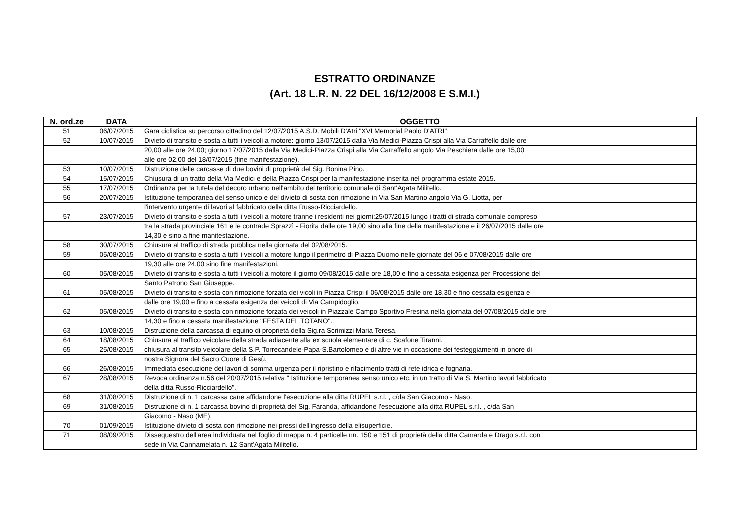ESTRATTO ORDINANZE
(Art. 18 L.R. N. 22 DEL 16/12/2008 E S.M.I.)
| N. ord.ze | DATA | OGGETTO |
| --- | --- | --- |
| 51 | 06/07/2015 | Gara ciclistica su percorso cittadino del 12/07/2015 A.S.D. Mobili D'Atri "XVI Memorial Paolo D'ATRI" |
| 52 | 10/07/2015 | Divieto di transito e sosta a tutti i veicoli a motore: giorno 13/07/2015 dalla Via Medici-Piazza Crispi alla Via Carraffello dalle ore |
| | | 20,00 alle ore 24,00; giorno 17/07/2015 dalla Via Medici-Piazza Crispi alla Via Carraffello angolo Via Peschiera dalle ore 15,00 |
| | | alle ore 02,00 del 18/07/2015 (fine manifestazione). |
| 53 | 10/07/2015 | Distruzione delle carcasse di due bovini di proprietà del Sig. Bonina Pino. |
| 54 | 15/07/2015 | Chiusura di un tratto della Via Medici e della Piazza Crispi per la manifestazione inserita nel programma estate 2015. |
| 55 | 17/07/2015 | Ordinanza per la tutela del decoro urbano nell'ambito del territorio comunale di Sant'Agata Militello. |
| 56 | 20/07/2015 | Istituzione temporanea del senso unico e del divieto di sosta con rimozione in Via San Martino angolo Via G. Liotta, per |
| | | l'intervento urgente di lavori al fabbricato della ditta Russo-Ricciardello. |
| 57 | 23/07/2015 | Divieto di transito e sosta a tutti i veicoli a motore tranne i residenti nei giorni:25/07/2015 lungo i tratti di strada comunale compreso |
| | | tra la strada provinciale 161 e le contrade Sprazzì - Fiorita dalle ore 19,00 sino alla fine della manifestazione e il 26/07/2015 dalle ore |
| | | 14,30 e sino a fine manitestazione. |
| 58 | 30/07/2015 | Chiusura al traffico di strada pubblica nella giornata del 02/08/2015. |
| 59 | 05/08/2015 | Divieto di transito e sosta a tutti i veicoli a motore lungo il perimetro di Piazza Duomo nelle giornate del 06 e 07/08/2015 dalle ore |
| | | 19,30 alle ore 24,00 sino fine manifestazioni. |
| 60 | 05/08/2015 | Divieto di transito e sosta a tutti i veicoli a motore il giorno 09/08/2015 dalle ore 18,00 e fino a cessata esigenza per Processione del |
| | | Santo Patrono San Giuseppe. |
| 61 | 05/08/2015 | Divieto di transito e sosta con rimozione forzata dei vicoli in Piazza Crispi il 06/08/2015 dalle ore 18,30 e fino cessata esigenza e |
| | | dalle ore 19,00 e fino a cessata esigenza dei veicoli di Via Campidoglio. |
| 62 | 05/08/2015 | Divieto di transito e sosta con rimozione forzata dei veicoli in Piazzale Campo Sportivo Fresina nella giornata del 07/08/2015 dalle ore |
| | | 14,30 e fino a cessata manifestazione "FESTA DEL TOTANO". |
| 63 | 10/08/2015 | Distruzione della carcassa di equino di proprietà della Sig.ra Scrimizzi Maria Teresa. |
| 64 | 18/08/2015 | Chiusura al traffico veicolare della strada adiacente alla ex scuola elementare di c. Scafone Tiranni. |
| 65 | 25/08/2015 | chiusura al transito veicolare della S.P. Torrecandele-Papa-S.Bartolomeo e di altre vie in occasione dei festeggiamenti in onore di |
| | | nostra Signora del Sacro Cuore di Gesù. |
| 66 | 26/08/2015 | Immediata esecuzione dei lavori di somma urgenza per il ripristino e rifacimento tratti di rete idrica e fognaria. |
| 67 | 28/08/2015 | Revoca ordinanza n.56 del 20/07/2015 relativa " Istituzione temporanea senso unico etc. in un tratto di Via S. Martino lavori fabbricato |
| | | della ditta Russo-Ricciardello". |
| 68 | 31/08/2015 | Distruzione di n. 1 carcassa cane affidandone l'esecuzione alla ditta RUPEL s.r.l. , c/da San Giacomo - Naso. |
| 69 | 31/08/2015 | Distruzione di n. 1 carcassa bovino di proprietà del Sig. Faranda, affidandone l'esecuzione alla ditta RUPEL s.r.l. , c/da San |
| | | Giacomo - Naso (ME). |
| 70 | 01/09/2015 | Istituzione divieto di sosta con rimozione nei pressi dell'ingresso della elisuperficie. |
| 71 | 08/09/2015 | Dissequestro dell'area individuata nel foglio di mappa n. 4 particelle nn. 150 e 151 di proprietà della ditta Camarda e Drago s.r.l. con |
| | | sede in Via Cannamelata n. 12 Sant'Agata Militello. |